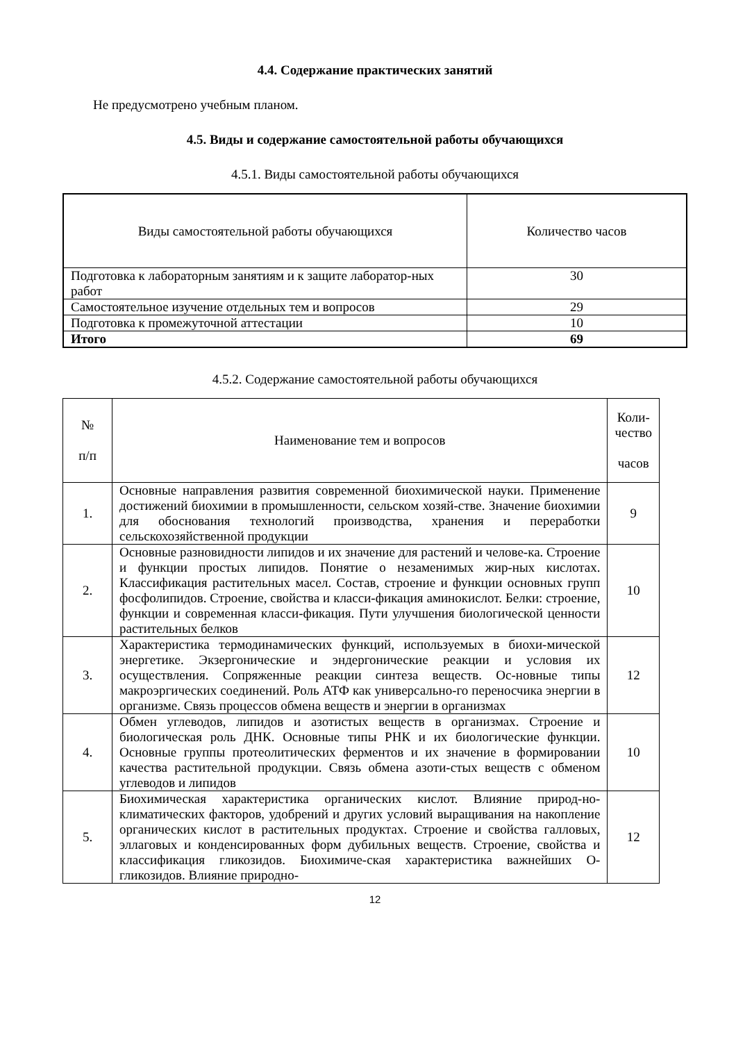4.4. Содержание практических занятий
Не предусмотрено учебным планом.
4.5. Виды и содержание самостоятельной работы обучающихся
4.5.1. Виды самостоятельной работы обучающихся
| Виды самостоятельной работы обучающихся | Количество часов |
| --- | --- |
| Подготовка к лабораторным занятиям и к защите лаборатор-ных работ | 30 |
| Самостоятельное изучение отдельных тем и вопросов | 29 |
| Подготовка к промежуточной аттестации | 10 |
| Итого | 69 |
4.5.2. Содержание самостоятельной работы обучающихся
| № п/п | Наименование тем и вопросов | Коли- чество часов |
| --- | --- | --- |
| 1. | Основные направления развития современной биохимической науки. Применение достижений биохимии в промышленности, сельском хозяй-стве. Значение биохимии для обоснования технологий производства, хранения и переработки сельскохозяйственной продукции | 9 |
| 2. | Основные разновидности липидов и их значение для растений и челове-ка. Строение и функции простых липидов. Понятие о незаменимых жир-ных кислотах. Классификация растительных масел. Состав, строение и функции основных групп фосфолипидов. Строение, свойства и класси-фикация аминокислот. Белки: строение, функции и современная класси-фикация. Пути улучшения биологической ценности растительных белков | 10 |
| 3. | Характеристика термодинамических функций, используемых в биохи-мической энергетике. Экзергонические и эндергонические реакции и условия их осуществления. Сопряженные реакции синтеза веществ. Ос-новные типы макроэргических соединений. Роль АТФ как универсально-го переносчика энергии в организме. Связь процессов обмена веществ и энергии в организмах | 12 |
| 4. | Обмен углеводов, липидов и азотистых веществ в организмах. Строение и биологическая роль ДНК. Основные типы РНК и их биологические функции. Основные группы протеолитических ферментов и их значение в формировании качества растительной продукции. Связь обмена азоти-стых веществ с обменом углеводов и липидов | 10 |
| 5. | Биохимическая характеристика органических кислот. Влияние природ-но-климатических факторов, удобрений и других условий выращивания на накопление органических кислот в растительных продуктах. Строение и свойства галловых, эллаговых и конденсированных форм дубильных веществ. Строение, свойства и классификация гликозидов. Биохимиче-ская характеристика важнейших О-гликозидов. Влияние природно- | 12 |
12